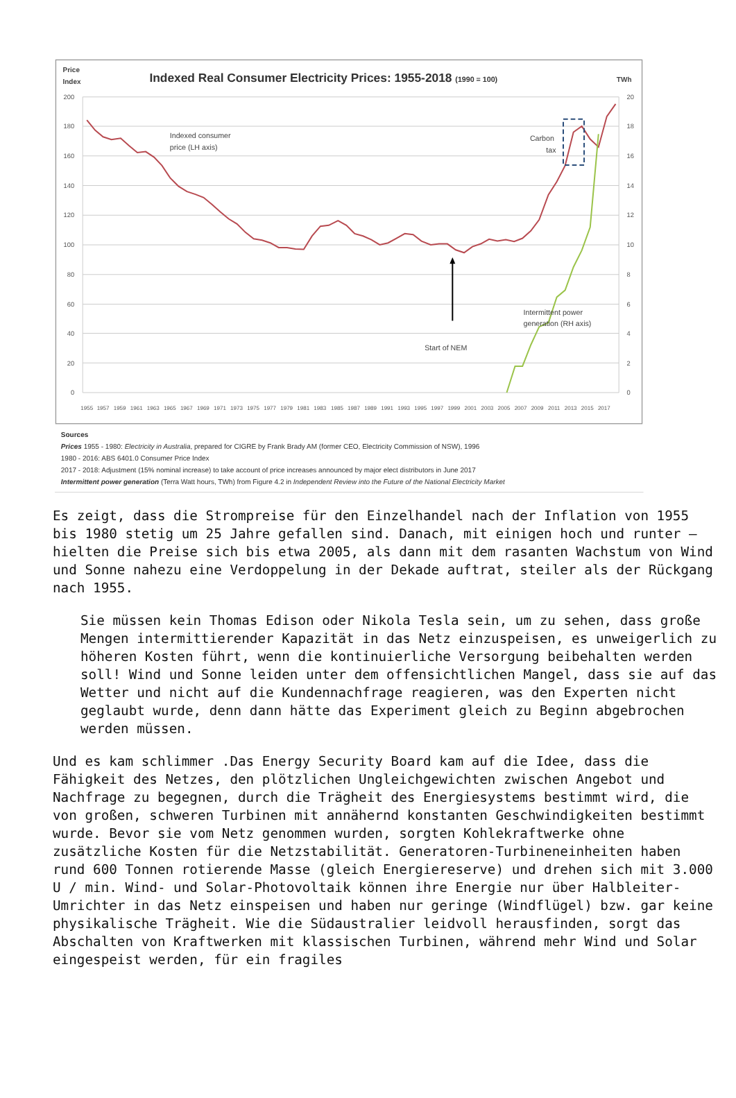Price
Index
Indexed Real Consumer Electricity Prices: 1955-2018 (1990 = 100)
TWh
200
180
160
140
120
100
80
60
40
20
0
20
18
16
14
12
10
8
6
4
2
0
1955
1957
1959
1961
1963
1965
1967
1969
1971
1973
1975
1977
1979
1981
1983
1985
1987
1989
1991
1993
1995
1997
1999
2001
2003
2005
2007
2009
2011
2013
2015
2017
Indexed consumer
price (LH axis)
Carbon
tax
Intermittent power
generation (RH axis)
Start of NEM
Sources
Prices 1955 - 1980: Electricity in Australia, prepared for CIGRE by Frank Brady AM (former CEO, Electricity Commission of NSW), 1996
1980 - 2016: ABS 6401.0 Consumer Price Index
2017 - 2018: Adjustment (15% nominal increase) to take account of price increases announced by major elect distributors in June 2017
Intermittent power generation (Terra Watt hours, TWh) from Figure 4.2 in Independent Review into the Future of the National Electricity Market
Es zeigt, dass die Strompreise für den Einzelhandel nach der Inflation von 1955 bis 1980 stetig um 25 Jahre gefallen sind. Danach, mit einigen hoch und runter – hielten die Preise sich bis etwa 2005, als dann mit dem rasanten Wachstum von Wind und Sonne nahezu eine Verdoppelung in der Dekade auftrat, steiler als der Rückgang nach 1955.
Sie müssen kein Thomas Edison oder Nikola Tesla sein, um zu sehen, dass große Mengen intermittierender Kapazität in das Netz einzuspeisen, es unweigerlich zu höheren Kosten führt, wenn die kontinuierliche Versorgung beibehalten werden soll! Wind und Sonne leiden unter dem offensichtlichen Mangel, dass sie auf das Wetter und nicht auf die Kundennachfrage reagieren, was den Experten nicht geglaubt wurde, denn dann hätte das Experiment gleich zu Beginn abgebrochen werden müssen.
Und es kam schlimmer .Das Energy Security Board kam auf die Idee, dass die Fähigkeit des Netzes, den plötzlichen Ungleichgewichten zwischen Angebot und Nachfrage zu begegnen, durch die Trägheit des Energiesystems bestimmt wird, die von großen, schweren Turbinen mit annähernd konstanten Geschwindigkeiten bestimmt wurde. Bevor sie vom Netz genommen wurden, sorgten Kohlekraftwerke ohne zusätzliche Kosten für die Netzstabilität. Generatoren-Turbineneinheiten haben rund 600 Tonnen rotierende Masse (gleich Energiereserve) und drehen sich mit 3.000 U / min. Wind- und Solar-Photovoltaik können ihre Energie nur über Halbleiter-Umrichter in das Netz einspeisen und haben nur geringe (Windflügel) bzw. gar keine physikalische Trägheit. Wie die Südaustralier leidvoll herausfinden, sorgt das Abschalten von Kraftwerken mit klassischen Turbinen, während mehr Wind und Solar eingespeist werden, für ein fragiles